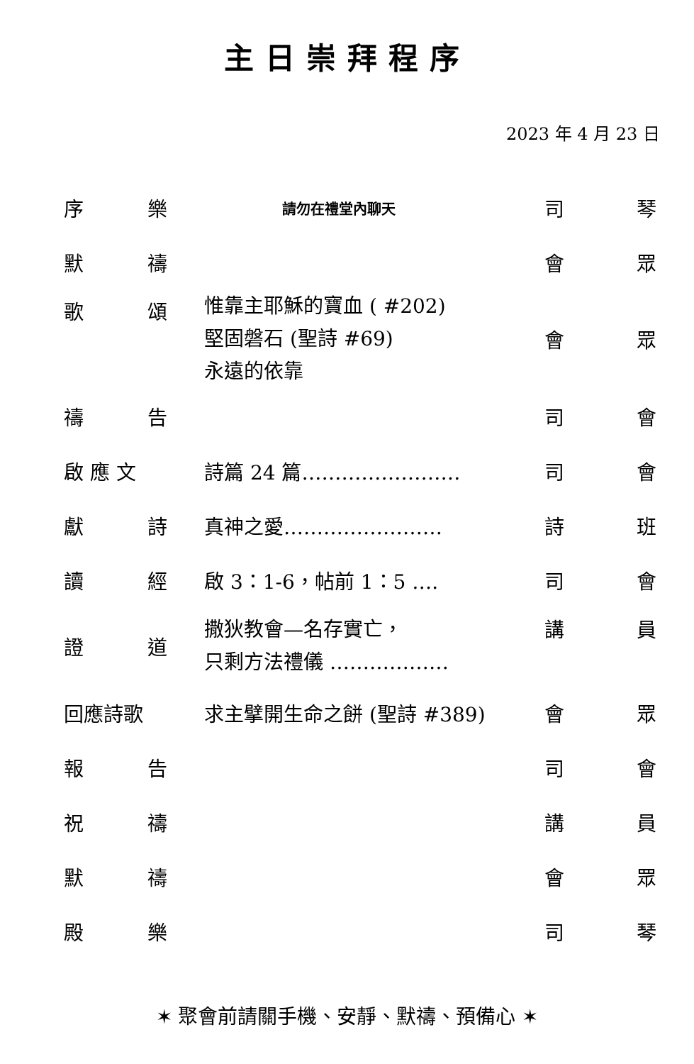主日崇拜程序
2023 年 4 月 23 日
| 序 | 樂 | 請勿在禮堂內聊天 | 司 | 琴 |
| 默 | 禱 | | 會 | 眾 |
| 歌 | 頌 | 惟靠主耶穌的寶血 ( #202) 堅固磐石 (聖詩 #69) 永遠的依靠 | 會 | 眾 |
| 禱 | 告 | | 司 | 會 |
| 啟 應 文 | | 詩篇 24 篇…………………… | 司 | 會 |
| 獻 | 詩 | 真神之愛…………………… | 詩 | 班 |
| 讀 | 經 | 啟 3：1-6，帖前 1：5 …. | 司 | 會 |
| 證 | 道 | 撒狄教會—名存實亡， 只剩方法禮儀 ……………… | 講 | 員 |
| 回應詩歌 | | 求主擘開生命之餅 (聖詩 #389) | 會 | 眾 |
| 報 | 告 | | 司 | 會 |
| 祝 | 禱 | | 講 | 員 |
| 默 | 禱 | | 會 | 眾 |
| 殿 | 樂 | | 司 | 琴 |
✶ 聚會前請關手機、安靜、默禱、預備心 ✶